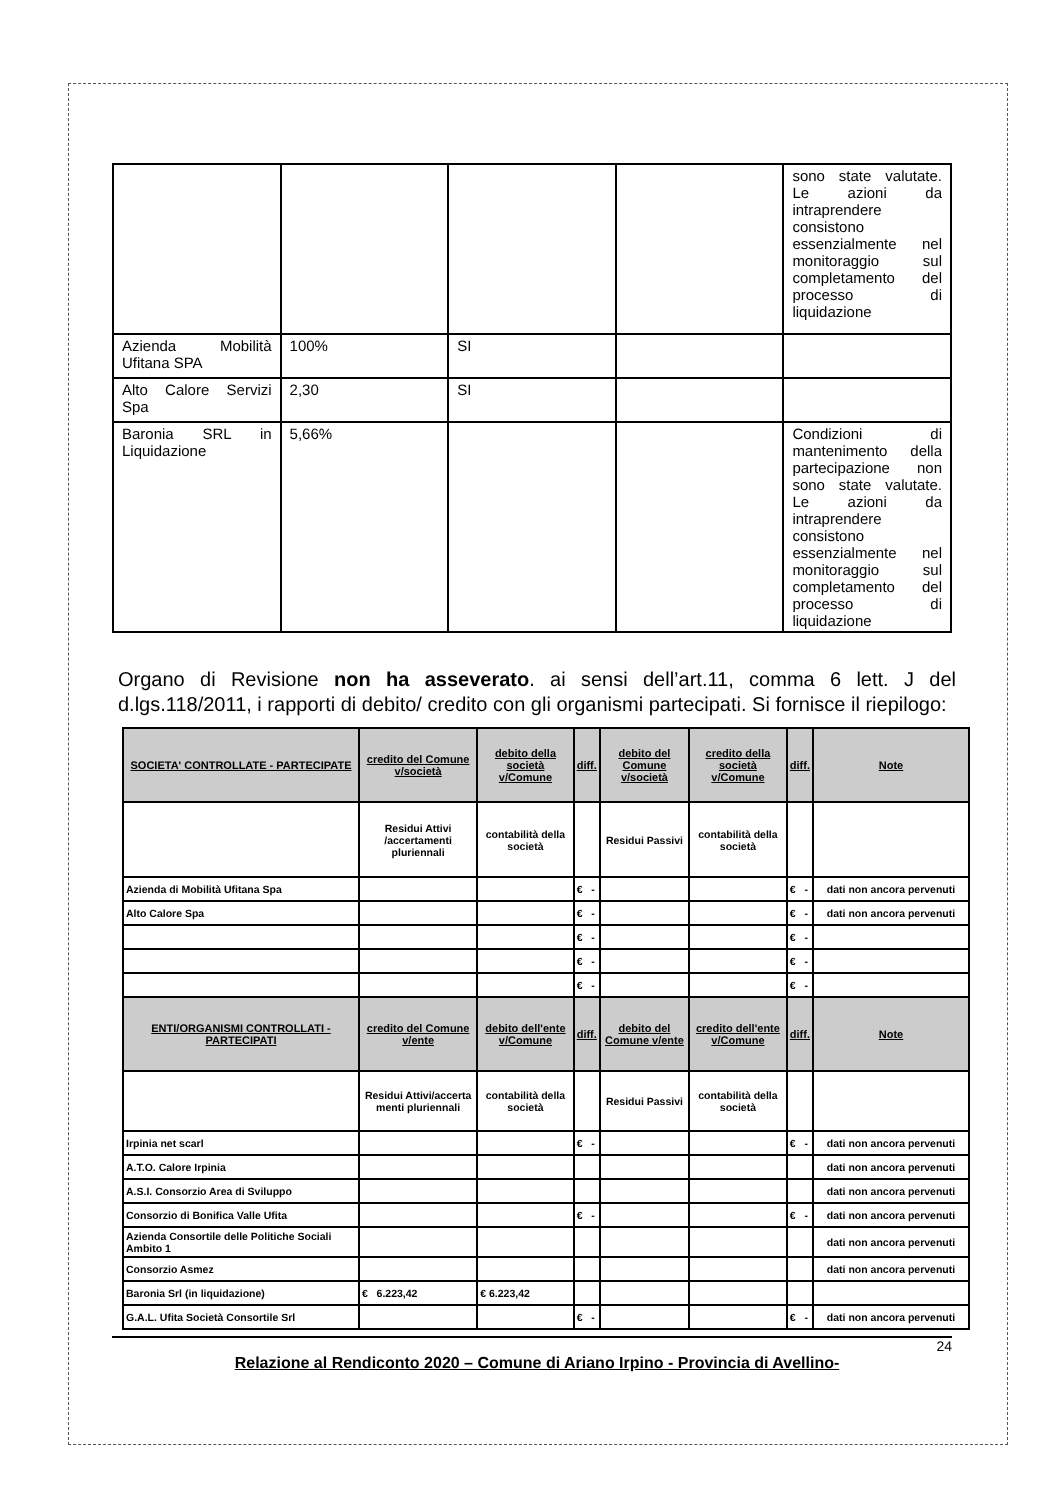| | | | | sono state valutate. Le azioni da intraprendere consistono essenzialmente nel monitoraggio sul completamento del processo di liquidazione |
| Azienda Mobilità Ufitana SPA | 100% | SI | | |
| Alto Calore Servizi Spa | 2,30 | SI | | |
| Baronia SRL in Liquidazione | 5,66% | | | Condizioni di mantenimento della partecipazione non sono state valutate. Le azioni da intraprendere consistono essenzialmente nel monitoraggio sul completamento del processo di liquidazione |
Organo di Revisione non ha asseverato. ai sensi dell’art.11, comma 6 lett. J del d.lgs.118/2011, i rapporti di debito/ credito con gli organismi partecipati. Si fornisce il riepilogo:
| SOCIETA' CONTROLLATE - PARTECIPATE | credito del Comune v/società | debito della società v/Comune | diff. | debito del Comune v/società | credito della società v/Comune | diff. | Note |
| --- | --- | --- | --- | --- | --- | --- | --- |
| | Residui Attivi /accertamenti pluriennali | contabilità della società | | Residui Passivi | contabilità della società | | |
| Azienda di Mobilità Ufitana Spa | | | € - | | | € - | dati non ancora pervenuti |
| Alto Calore Spa | | | € - | | | € - | dati non ancora pervenuti |
| | | | € - | | | € - | |
| | | | € - | | | € - | |
| | | | € - | | | € - | |
| ENTI/ORGANISMI CONTROLLATI - PARTECIPATI | credito del Comune v/ente | debito dell'ente v/Comune | diff. | debito del Comune v/ente | credito dell'ente v/Comune | diff. | Note |
| | Residui Attivi/accerta menti pluriennali | contabilità della società | | Residui Passivi | contabilità della società | | |
| Irpinia net scarl | | | € - | | | € - | dati non ancora pervenuti |
| A.T.O. Calore Irpinia | | | | | | | dati non ancora pervenuti |
| A.S.I. Consorzio Area di Sviluppo | | | | | | | dati non ancora pervenuti |
| Consorzio di Bonifica Valle Ufita | | | € - | | | € - | dati non ancora pervenuti |
| Azienda Consortile delle Politiche Sociali Ambito 1 | | | | | | | dati non ancora pervenuti |
| Consorzio Asmez | | | | | | | dati non ancora pervenuti |
| Baronia Srl (in liquidazione) | € 6.223,42 | € 6.223,42 | | | | | |
| G.A.L. Ufita Società Consortile Srl | | | € - | | | € - | dati non ancora pervenuti |
24
Relazione al Rendiconto 2020 – Comune di Ariano Irpino - Provincia di Avellino-